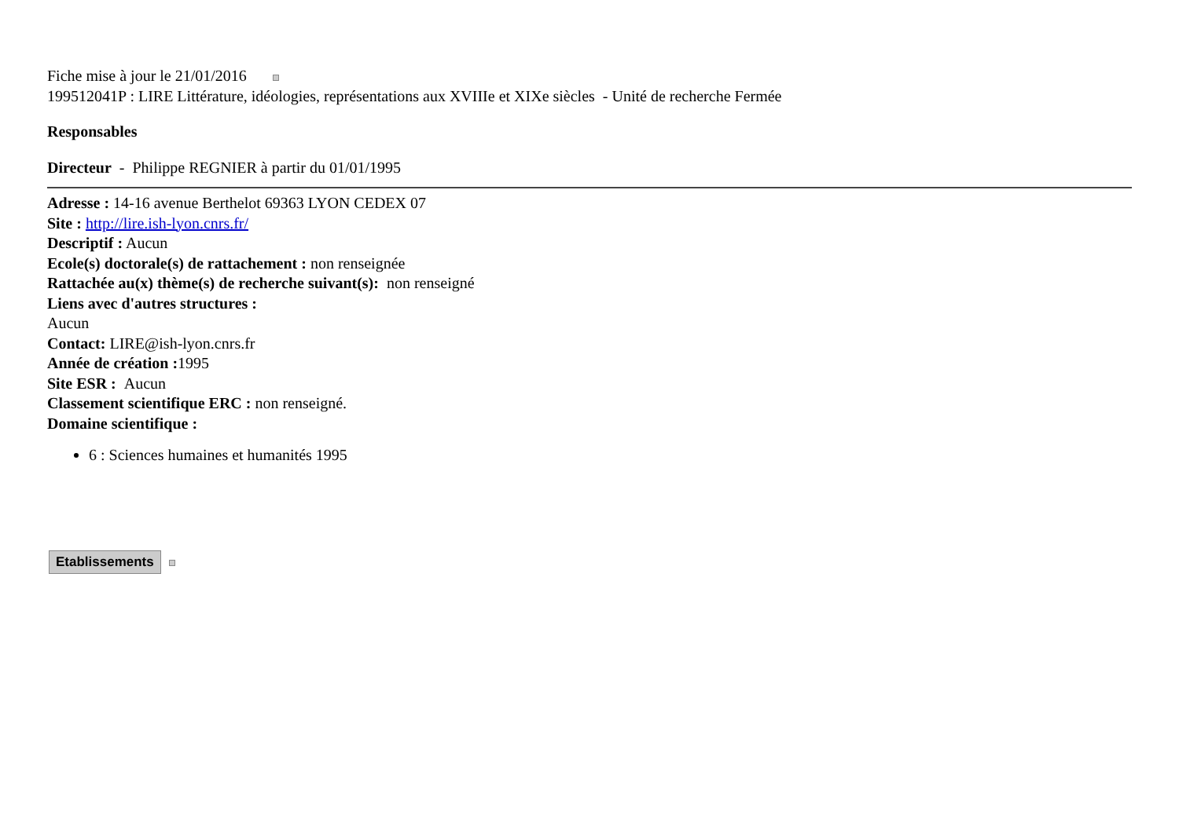Fiche mise à jour le 21/01/2016
199512041P : LIRE Littérature, idéologies, représentations aux XVIIIe et XIXe siècles - Unité de recherche Fermée
Responsables
Directeur - Philippe REGNIER à partir du 01/01/1995
Adresse : 14-16 avenue Berthelot 69363 LYON CEDEX 07
Site : http://lire.ish-lyon.cnrs.fr/
Descriptif : Aucun
Ecole(s) doctorale(s) de rattachement : non renseignée
Rattachée au(x) thème(s) de recherche suivant(s): non renseigné
Liens avec d'autres structures :
Aucun
Contact: LIRE@ish-lyon.cnrs.fr
Année de création : 1995
Site ESR : Aucun
Classement scientifique ERC : non renseigné.
Domaine scientifique :
6 : Sciences humaines et humanités 1995
Etablissements